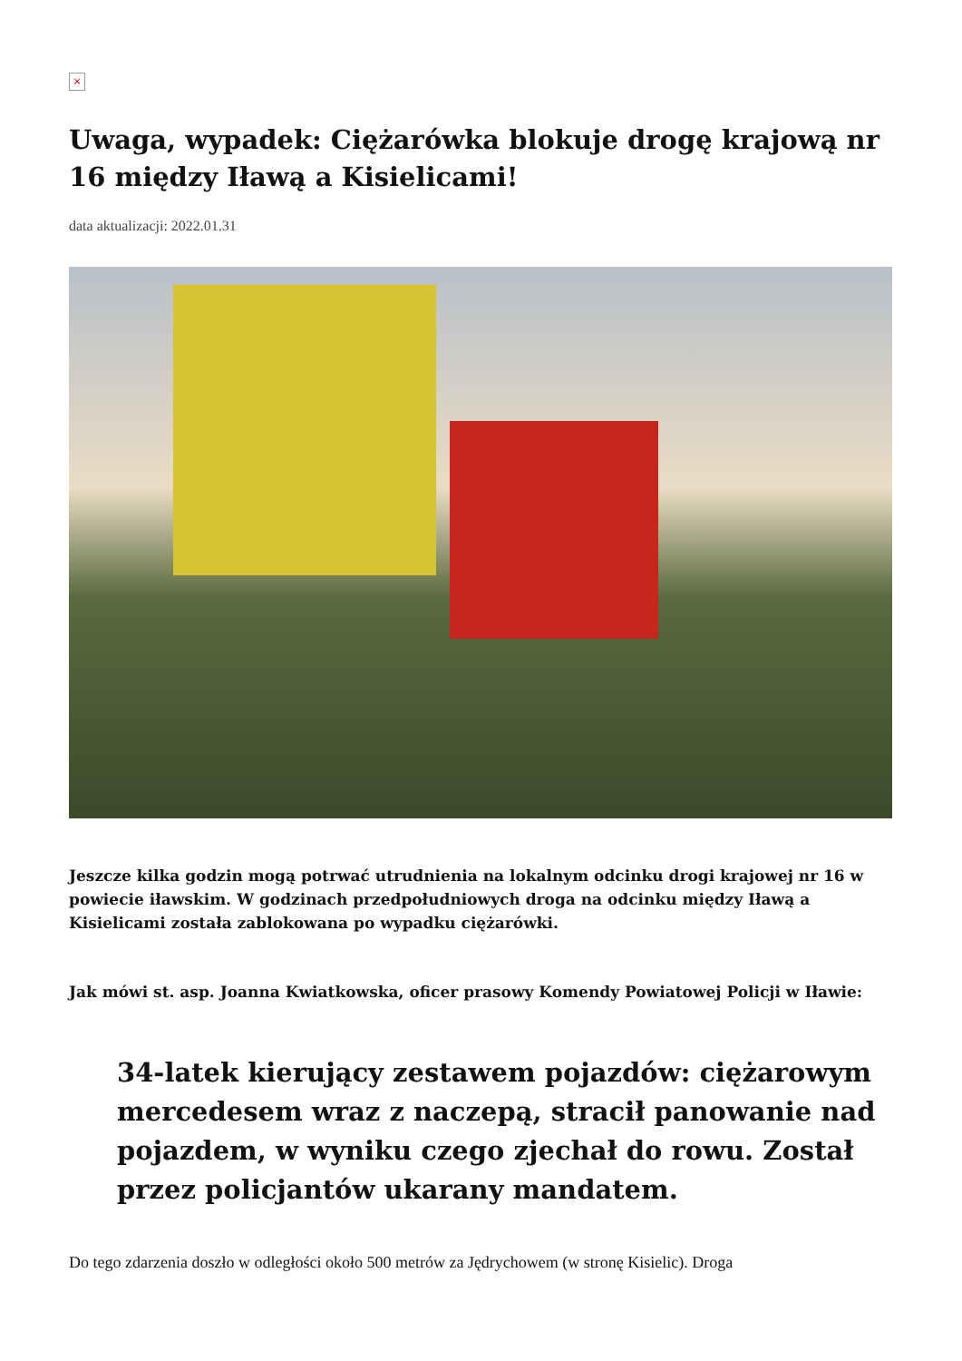×
Uwaga, wypadek: Ciężarówka blokuje drogę krajową nr 16 między Iławą a Kisielicami!
data aktualizacji: 2022.01.31
Jeszcze kilka godzin mogą potrwać utrudnienia na lokalnym odcinku drogi krajowej nr 16 w powiecie iławskim. W godzinach przedpołudniowych droga na odcinku między Iławą a Kisielicami została zablokowana po wypadku ciężarówki.
Jak mówi st. asp. Joanna Kwiatkowska, oficer prasowy Komendy Powiatowej Policji w Iławie:
34-latek kierujący zestawem pojazdów: ciężarowym mercedesem wraz z naczepą, stracił panowanie nad pojazdem, w wyniku czego zjechał do rowu. Został przez policjantów ukarany mandatem.
Do tego zdarzenia doszło w odległości około 500 metrów za Jędrychowem (w stronę Kisielic). Droga